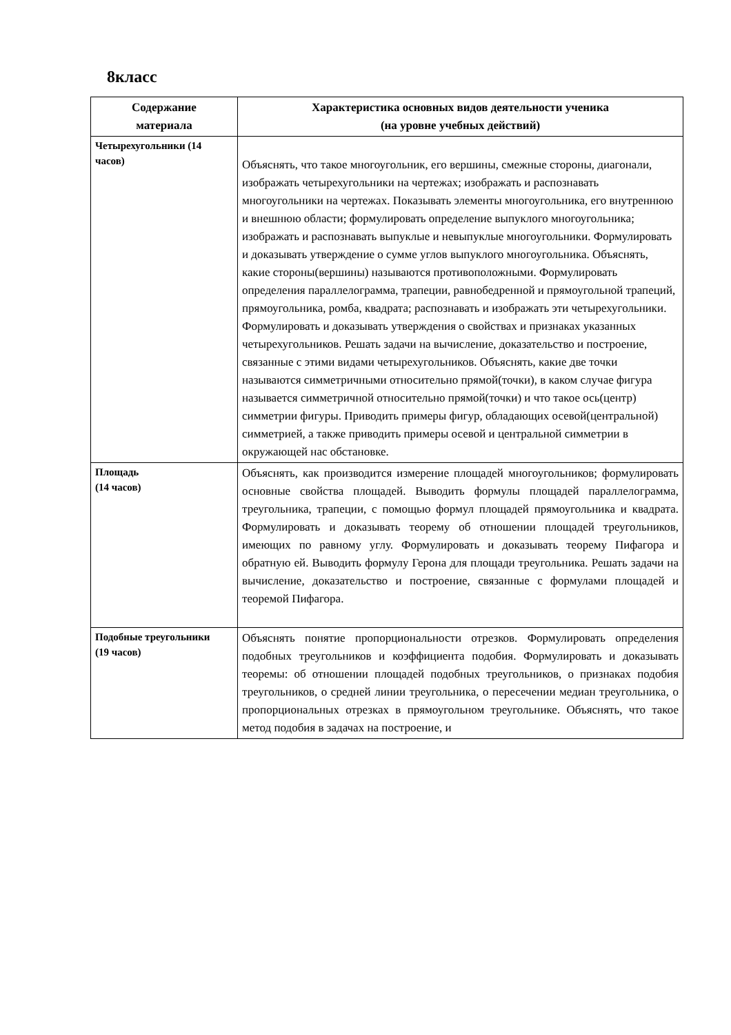8класс
| Содержание материала | Характеристика основных видов деятельности ученика (на уровне учебных действий) |
| --- | --- |
| Четырехугольники (14 часов) | Объяснять, что такое многоугольник, его вершины, смежные стороны, диагонали, изображать четырехугольники на чертежах; изображать и распознавать многоугольники на чертежах. Показывать элементы многоугольника, его внутреннюю и внешнюю области; формулировать определение выпуклого многоугольника; изображать и распознавать выпуклые и невыпуклые многоугольники. Формулировать и доказывать утверждение о сумме углов выпуклого многоугольника. Объяснять, какие стороны(вершины) называются противоположными. Формулировать определения параллелограмма, трапеции, равнобедренной и прямоугольной трапеций, прямоугольника, ромба, квадрата; распознавать и изображать эти четырехугольники. Формулировать и доказывать утверждения о свойствах и признаках указанных четырехугольников. Решать задачи на вычисление, доказательство и построение, связанные с этими видами четырехугольников. Объяснять, какие две точки называются симметричными относительно прямой(точки), в каком случае фигура называется симметричной относительно прямой(точки) и что такое ось(центр) симметрии фигуры. Приводить примеры фигур, обладающих осевой(центральной) симметрией, а также приводить примеры осевой и центральной симметрии в окружающей нас обстановке. |
| Площадь (14 часов) | Объяснять, как производится измерение площадей многоугольников; формулировать основные свойства площадей. Выводить формулы площадей параллелограмма, треугольника, трапеции, с помощью формул площадей прямоугольника и квадрата. Формулировать и доказывать теорему об отношении площадей треугольников, имеющих по равному углу. Формулировать и доказывать теорему Пифагора и обратную ей. Выводить формулу Герона для площади треугольника. Решать задачи на вычисление, доказательство и построение, связанные с формулами площадей и теоремой Пифагора. |
| Подобные треугольники (19 часов) | Объяснять понятие пропорциональности отрезков. Формулировать определения подобных треугольников и коэффициента подобия. Формулировать и доказывать теоремы: об отношении площадей подобных треугольников, о признаках подобия треугольников, о средней линии треугольника, о пересечении медиан треугольника, о пропорциональных отрезках в прямоугольном треугольнике. Объяснять, что такое метод подобия в задачах на построение, и |